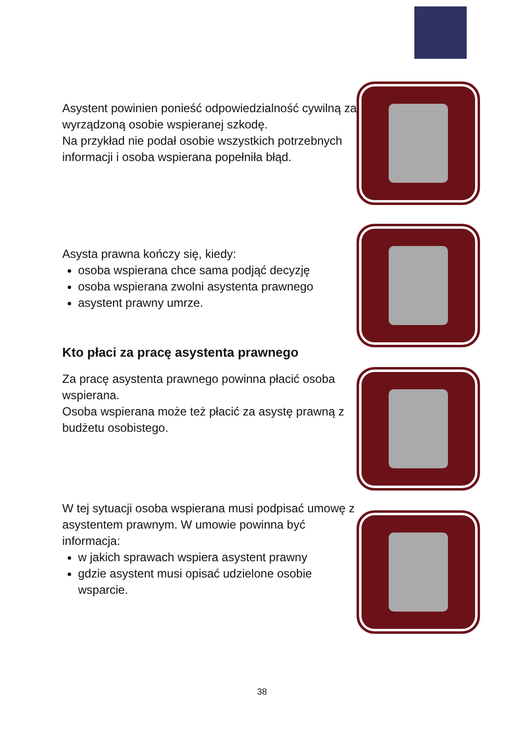Asystent powinien ponieść odpowiedzialność cywilną za wyrządzoną osobie wspieranej szkodę.
Na przykład nie podał osobie wszystkich potrzebnych informacji i osoba wspierana popełniła błąd.
Asysta prawna kończy się, kiedy:
osoba wspierana chce sama podjąć decyzję
osoba wspierana zwolni asystenta prawnego
asystent prawny umrze.
Kto płaci za pracę asystenta prawnego
Za pracę asystenta prawnego powinna płacić osoba wspierana.
Osoba wspierana może też płacić za asystę prawną z budżetu osobistego.
W tej sytuacji osoba wspierana musi podpisać umowę z asystentem prawnym. W umowie powinna być informacja:
w jakich sprawach wspiera asystent prawny
gdzie asystent musi opisać udzielone osobie wsparcie.
38